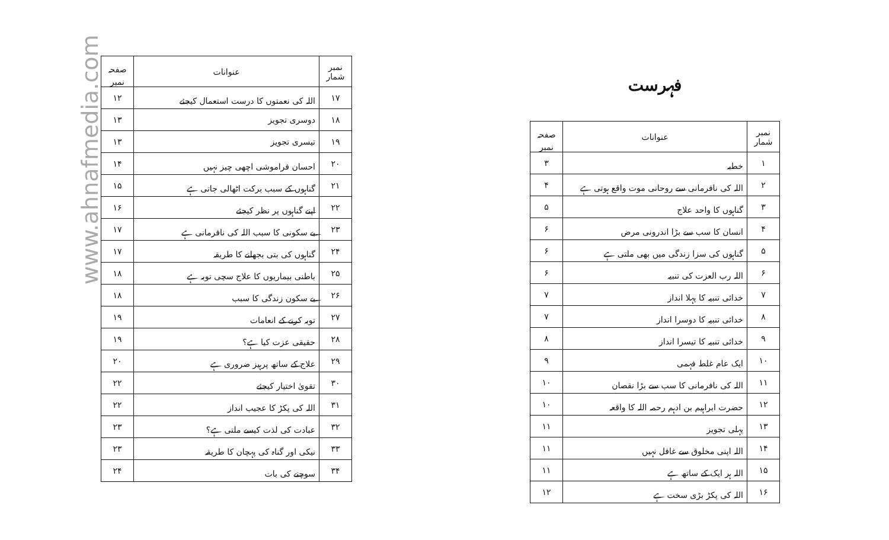فہرست
| نمبر شمار | عنوانات | صفحہ نمبر |
| --- | --- | --- |
| ۱ | خطبہ | ۳ |
| ۲ | اللہ کی نافرمانی سے روحانی موت واقع ہوتی ہے | ۴ |
| ۳ | گناہوں کا واحد علاج | ۵ |
| ۴ | انسان کا سب سے بڑا اندرونی مرض | ۶ |
| ۵ | گناہوں کی سزا زندگی میں بھی ملتی ہے | ۶ |
| ۶ | اللہ رب العزت کی تنبیہ | ۶ |
| ۷ | خدائی تنبیہ کا پہلا انداز | ۷ |
| ۸ | خدائی تنبیہ کا دوسرا انداز | ۷ |
| ۹ | خدائی تنبیہ کا تیسرا انداز | ۸ |
| ۱۰ | ایک عام غلط فہمی | ۹ |
| ۱۱ | اللہ کی نافرمانی کا سب سے بڑا نقصان | ۱۰ |
| ۱۲ | حضرت ابراہیم بن ادہم رحمہ اللہ کا واقعہ | ۱۰ |
| ۱۳ | پہلی تجویز | ۱۱ |
| ۱۴ | اللہ اپنی مخلوق سے غافل نہیں | ۱۱ |
| ۱۵ | اللہ ہر ایک کے ساتھ ہے | ۱۱ |
| ۱۶ | اللہ کی پکڑ بڑی سخت ہے | ۱۲ |
| نمبر شمار | عنوانات | صفحہ نمبر |
| --- | --- | --- |
| ۱۷ | اللہ کی نعمتوں کا درست استعمال کیجئے | ۱۲ |
| ۱۸ | دوسری تجویز | ۱۳ |
| ۱۹ | تیسری تجویز | ۱۳ |
| ۲۰ | احسان فراموشی اچھی چیز نہیں | ۱۴ |
| ۲۱ | گناہوں کے سبب برکت اٹھالی جاتی ہے | ۱۵ |
| ۲۲ | اپنے گناہوں پر نظر کیجئے | ۱۶ |
| ۲۳ | بے سکونی کا سبب اللہ کی نافرمانی ہے | ۱۷ |
| ۲۴ | گناہوں کی بتی بجھانے کا طریقہ | ۱۷ |
| ۲۵ | باطنی بیماریوں کا علاج سچی توبہ ہے | ۱۸ |
| ۲۶ | بے سکون زندگی کا سبب | ۱۸ |
| ۲۷ | توبہ کرنے کے انعامات | ۱۹ |
| ۲۸ | حقیقی عزت کیا ہے؟ | ۱۹ |
| ۲۹ | علاج کے ساتھ پرہیز ضروری ہے | ۲۰ |
| ۳۰ | تقویٰ اختیار کیجئے | ۲۲ |
| ۳۱ | اللہ کی پکڑ کا عجیب انداز | ۲۲ |
| ۳۲ | عبادت کی لذت کیسے ملتی ہے؟ | ۲۳ |
| ۳۳ | نیکی اور گناہ کی پہچان کا طریقہ | ۲۳ |
| ۳۴ | سوچنے کی بات | ۲۴ |
www.ahnafmedia.com